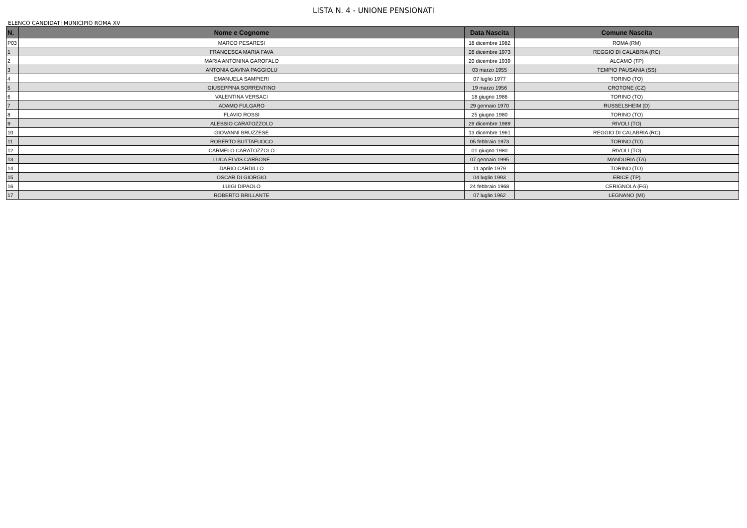LISTA N. 4 - UNIONE PENSIONATI
ELENCO CANDIDATI MUNICIPIO ROMA XV
| N. | Nome e Cognome | Data Nascita | Comune Nascita |
| --- | --- | --- | --- |
| P03 | MARCO PESARESI | 18 dicembre 1982 | ROMA (RM) |
| 1 | FRANCESCA MARIA FAVA | 26 dicembre 1973 | REGGIO DI CALABRIA (RC) |
| 2 | MARIA ANTONINA GAROFALO | 20 dicembre 1939 | ALCAMO (TP) |
| 3 | ANTONIA GAVINA PAGGIOLU | 03 marzo 1955 | TEMPIO PAUSANIA (SS) |
| 4 | EMANUELA SAMPIERI | 07 luglio 1977 | TORINO (TO) |
| 5 | GIUSEPPINA SORRENTINO | 19 marzo 1956 | CROTONE (CZ) |
| 6 | VALENTINA VERSACI | 18 giugno 1986 | TORINO (TO) |
| 7 | ADAMO FULGARO | 29 gennaio 1970 | RUSSELSHEIM (D) |
| 8 | FLAVIO ROSSI | 25 giugno 1980 | TORINO (TO) |
| 9 | ALESSIO CARATOZZOLO | 29 dicembre 1989 | RIVOLI (TO) |
| 10 | GIOVANNI BRUZZESE | 13 dicembre 1961 | REGGIO DI CALABRIA (RC) |
| 11 | ROBERTO BUTTAFUOCO | 05 febbraio 1973 | TORINO (TO) |
| 12 | CARMELO CARATOZZOLO | 01 giugno 1980 | RIVOLI (TO) |
| 13 | LUCA ELVIS CARBONE | 07 gennaio 1995 | MANDURIA (TA) |
| 14 | DARIO CARDILLO | 11 aprile 1979 | TORINO (TO) |
| 15 | OSCAR DI GIORGIO | 04 luglio 1993 | ERICE (TP) |
| 16 | LUIGI DIPAOLO | 24 febbraio 1968 | CERIGNOLA (FG) |
| 17 | ROBERTO BRILLANTE | 07 luglio 1962 | LEGNANO (MI) |